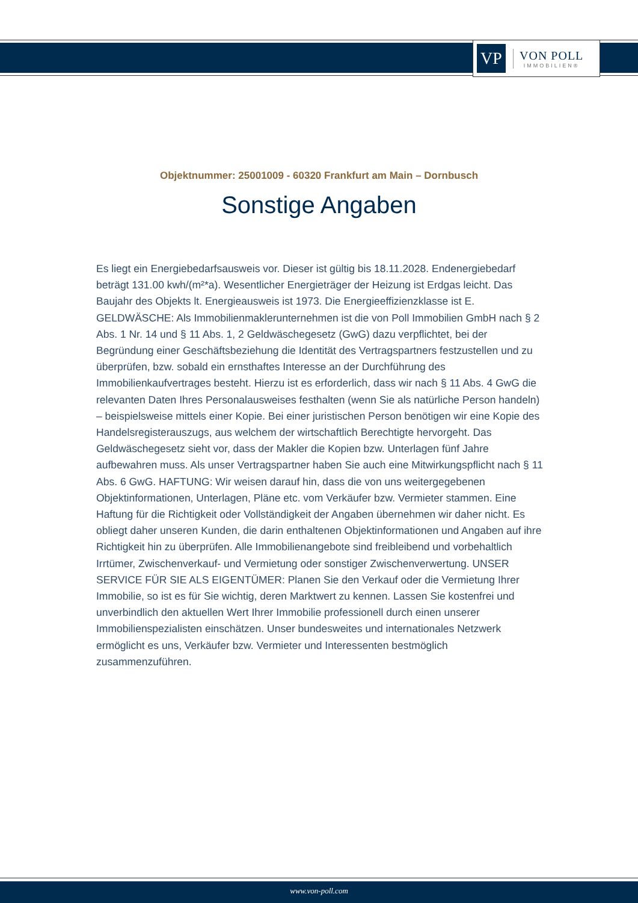VP
VON POLL
IMMOBILIEN®
Objektnummer: 25001009 - 60320 Frankfurt am Main – Dornbusch
Sonstige Angaben
Es liegt ein Energiebedarfsausweis vor. Dieser ist gültig bis 18.11.2028. Endenergiebedarf beträgt 131.00 kwh/(m²*a). Wesentlicher Energieträger der Heizung ist Erdgas leicht. Das Baujahr des Objekts lt. Energieausweis ist 1973. Die Energieeffizienzklasse ist E. GELDWÄSCHE: Als Immobilienmaklerunternehmen ist die von Poll Immobilien GmbH nach § 2 Abs. 1 Nr. 14 und § 11 Abs. 1, 2 Geldwäschegesetz (GwG) dazu verpflichtet, bei der Begründung einer Geschäftsbeziehung die Identität des Vertragspartners festzustellen und zu überprüfen, bzw. sobald ein ernsthaftes Interesse an der Durchführung des Immobilienkaufvertrages besteht. Hierzu ist es erforderlich, dass wir nach § 11 Abs. 4 GwG die relevanten Daten Ihres Personalausweises festhalten (wenn Sie als natürliche Person handeln) – beispielsweise mittels einer Kopie. Bei einer juristischen Person benötigen wir eine Kopie des Handelsregisterauszugs, aus welchem der wirtschaftlich Berechtigte hervorgeht. Das Geldwäschegesetz sieht vor, dass der Makler die Kopien bzw. Unterlagen fünf Jahre aufbewahren muss. Als unser Vertragspartner haben Sie auch eine Mitwirkungspflicht nach § 11 Abs. 6 GwG. HAFTUNG: Wir weisen darauf hin, dass die von uns weitergegebenen Objektinformationen, Unterlagen, Pläne etc. vom Verkäufer bzw. Vermieter stammen. Eine Haftung für die Richtigkeit oder Vollständigkeit der Angaben übernehmen wir daher nicht. Es obliegt daher unseren Kunden, die darin enthaltenen Objektinformationen und Angaben auf ihre Richtigkeit hin zu überprüfen. Alle Immobilienangebote sind freibleibend und vorbehaltlich Irrtümer, Zwischenverkauf- und Vermietung oder sonstiger Zwischenverwertung. UNSER SERVICE FÜR SIE ALS EIGENTÜMER: Planen Sie den Verkauf oder die Vermietung Ihrer Immobilie, so ist es für Sie wichtig, deren Marktwert zu kennen. Lassen Sie kostenfrei und unverbindlich den aktuellen Wert Ihrer Immobilie professionell durch einen unserer Immobilienspezialisten einschätzen. Unser bundesweites und internationales Netzwerk ermöglicht es uns, Verkäufer bzw. Vermieter und Interessenten bestmöglich zusammenzuführen.
www.von-poll.com